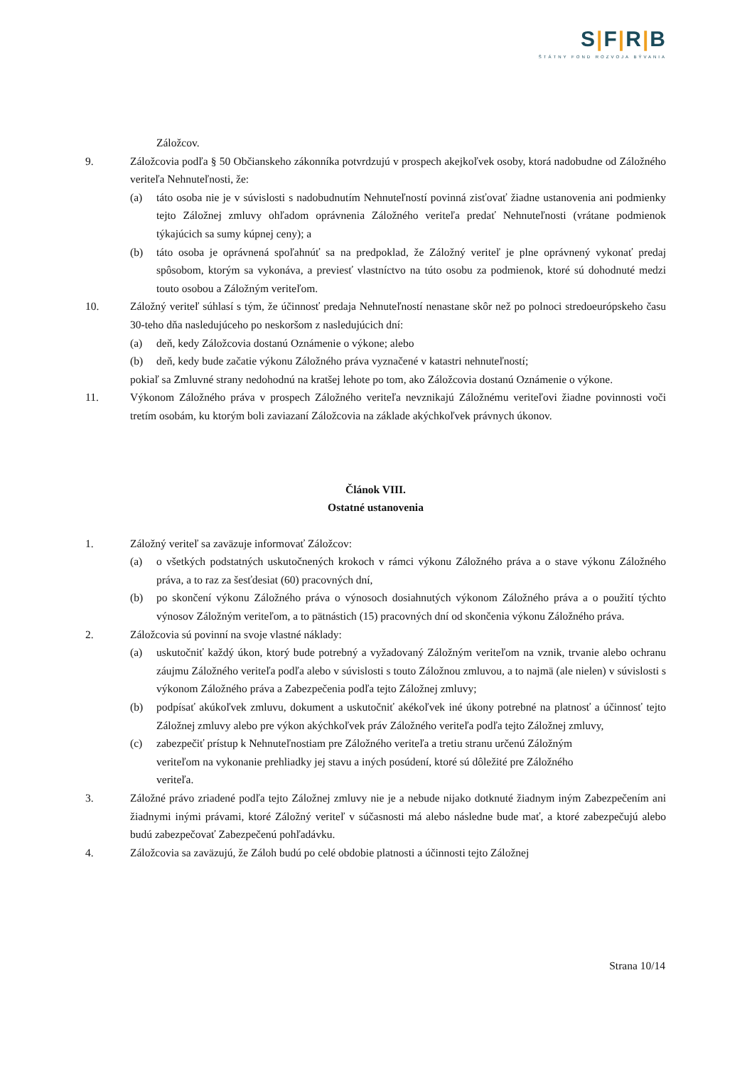S|F|R|B
ŠTÁTNY FOND ROZVOJA BÝVANIA
Záložcov.
9. Záložcovia podľa § 50 Občianskeho zákonníka potvrdzujú v prospech akejkoľvek osoby, ktorá nadobudne od Záložného veriteľa Nehnuteľnosti, že:
(a) táto osoba nie je v súvislosti s nadobudnutím Nehnuteľností povinná zisťovať žiadne ustanovenia ani podmienky tejto Záložnej zmluvy ohľadom oprávnenia Záložného veriteľa predať Nehnuteľnosti (vrátane podmienok týkajúcich sa sumy kúpnej ceny); a
(b) táto osoba je oprávnená spoľahnúť sa na predpoklad, že Záložný veriteľ je plne oprávnený vykonať predaj spôsobom, ktorým sa vykonáva, a previesť vlastníctvo na túto osobu za podmienok, ktoré sú dohodnuté medzi touto osobou a Záložným veriteľom.
10. Záložný veriteľ súhlasí s tým, že účinnosť predaja Nehnuteľností nenastane skôr než po polnoci stredoeurópskeho času 30-teho dňa nasledujúceho po neskoršom z nasledujúcich dní:
(a) deň, kedy Záložcovia dostanú Oznámenie o výkone; alebo
(b) deň, kedy bude začatie výkonu Záložného práva vyznačené v katastri nehnuteľností;
pokiaľ sa Zmluvné strany nedohodnú na kratšej lehote po tom, ako Záložcovia dostanú Oznámenie o výkone.
11. Výkonom Záložného práva v prospech Záložného veriteľa nevznikajú Záložnému veriteľovi žiadne povinnosti voči tretím osobám, ku ktorým boli zaviazaní Záložcovia na základe akýchkoľvek právnych úkonov.
Článok VIII.
Ostatné ustanovenia
1. Záložný veriteľ sa zaväzuje informovať Záložcov:
(a) o všetkých podstatných uskutočnených krokoch v rámci výkonu Záložného práva a o stave výkonu Záložného práva, a to raz za šesťdesiat (60) pracovných dní,
(b) po skončení výkonu Záložného práva o výnosoch dosiahnutých výkonom Záložného práva a o použití týchto výnosov Záložným veriteľom, a to pätnástich (15) pracovných dní od skončenia výkonu Záložného práva.
2. Záložcovia sú povinní na svoje vlastné náklady:
(a) uskutočniť každý úkon, ktorý bude potrebný a vyžadovaný Záložným veriteľom na vznik, trvanie alebo ochranu záujmu Záložného veriteľa podľa alebo v súvislosti s touto Záložnou zmluvou, a to najmä (ale nielen) v súvislosti s výkonom Záložného práva a Zabezpečenia podľa tejto Záložnej zmluvy;
(b) podpísať akúkoľvek zmluvu, dokument a uskutočniť akékoľvek iné úkony potrebné na platnosť a účinnosť tejto Záložnej zmluvy alebo pre výkon akýchkoľvek práv Záložného veriteľa podľa tejto Záložnej zmluvy,
(c) zabezpečiť prístup k Nehnuteľnostiam pre Záložného veriteľa a tretiu stranu určenú Záložným veriteľom na vykonanie prehliadky jej stavu a iných posúdení, ktoré sú dôležité pre Záložného veriteľa.
3. Záložné právo zriadené podľa tejto Záložnej zmluvy nie je a nebude nijako dotknuté žiadnym iným Zabezpečením ani žiadnymi inými právami, ktoré Záložný veriteľ v súčasnosti má alebo následne bude mať, a ktoré zabezpečujú alebo budú zabezpečovať Zabezpečenú pohľadávku.
4. Záložcovia sa zaväzujú, že Záloh budú po celé obdobie platnosti a účinnosti tejto Záložnej
Strana 10/14